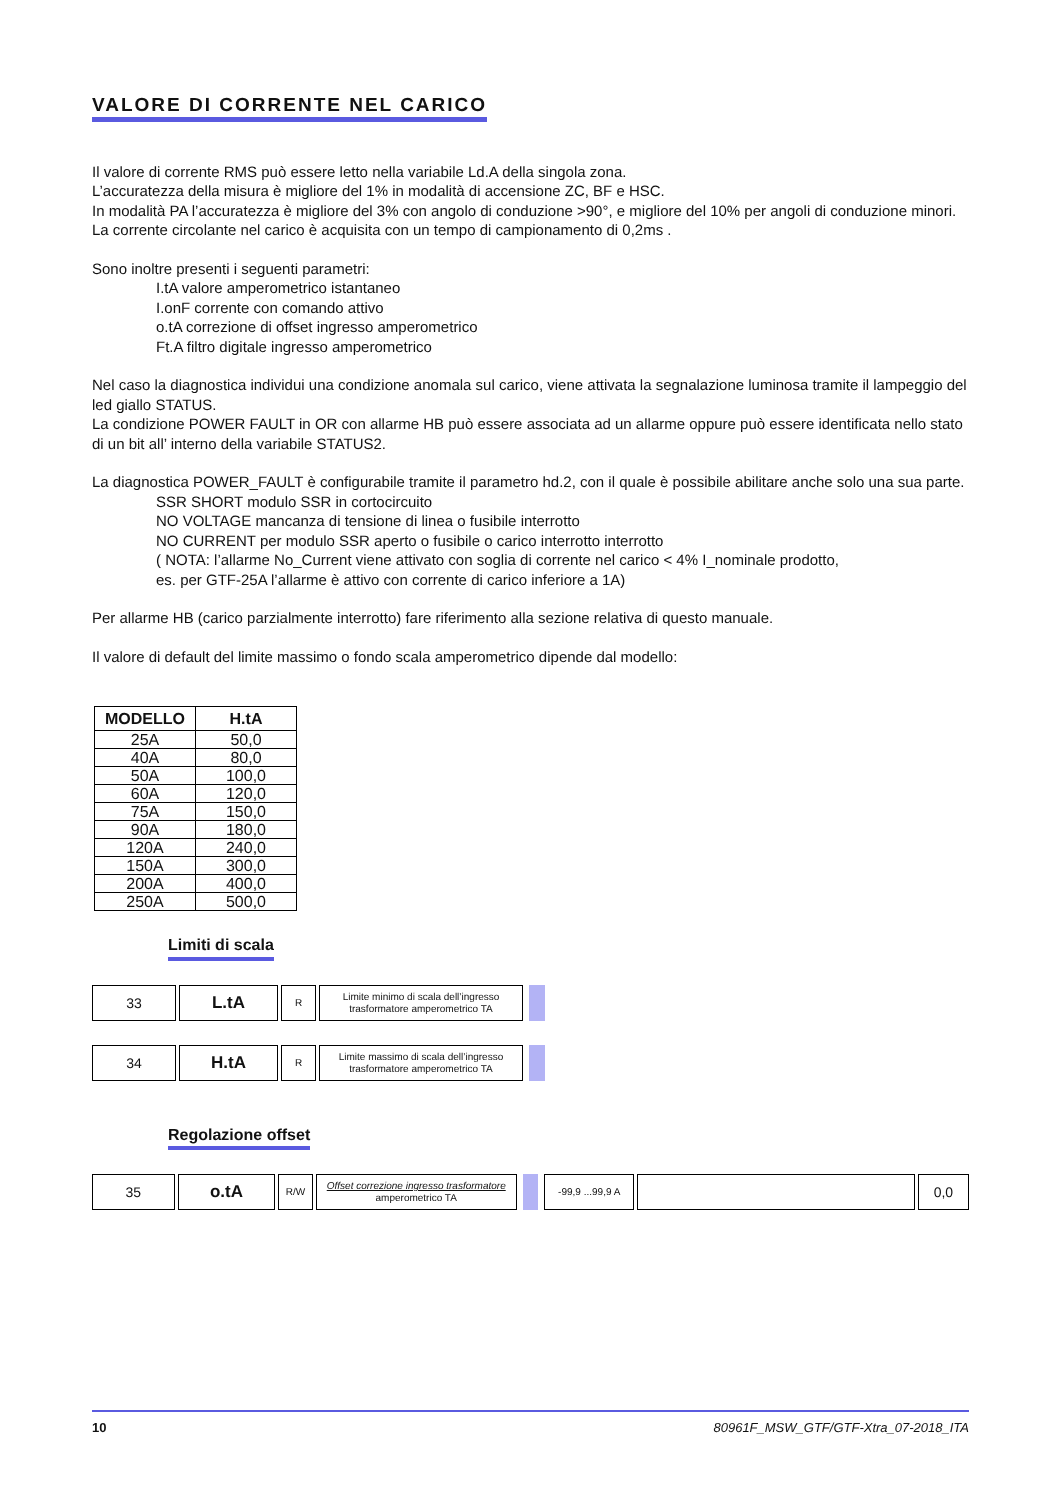VALORE DI CORRENTE NEL CARICO
Il valore di corrente RMS può essere letto nella variabile Ld.A della singola zona.
L’accuratezza della misura è migliore del 1% in modalità di accensione ZC, BF e HSC.
In modalità PA l’accuratezza è migliore del 3% con angolo di conduzione >90°, e migliore del 10% per angoli di conduzione minori.
La corrente circolante nel carico è acquisita con un tempo di campionamento di 0,2ms .
Sono inoltre presenti i seguenti parametri:
I.tA valore amperometrico istantaneo
I.onF corrente con comando attivo
o.tA correzione di offset ingresso amperometrico
Ft.A filtro digitale ingresso amperometrico
Nel caso la diagnostica individui una condizione anomala sul carico, viene attivata la segnalazione luminosa tramite il lampeggio del led giallo STATUS.
La condizione POWER FAULT in OR con allarme HB può essere associata ad un allarme oppure può essere identificata nello stato di un bit all’ interno della variabile STATUS2.
La diagnostica POWER_FAULT è configurabile tramite il parametro hd.2, con il quale è possibile abilitare anche solo una sua parte.
SSR SHORT modulo SSR in cortocircuito
NO VOLTAGE mancanza di tensione di linea o fusibile interrotto
NO CURRENT per modulo SSR aperto o fusibile o carico interrotto interrotto
( NOTA: l’allarme No_Current viene attivato con soglia di corrente nel carico < 4% I_nominale prodotto,
es. per GTF-25A l’allarme è attivo con corrente di carico inferiore a 1A)
Per allarme HB (carico parzialmente interrotto) fare riferimento alla sezione relativa di questo manuale.
Il valore di default del limite massimo o fondo scala amperometrico dipende dal modello:
| MODELLO | H.tA |
| --- | --- |
| 25A | 50,0 |
| 40A | 80,0 |
| 50A | 100,0 |
| 60A | 120,0 |
| 75A | 150,0 |
| 90A | 180,0 |
| 120A | 240,0 |
| 150A | 300,0 |
| 200A | 400,0 |
| 250A | 500,0 |
Limiti di scala
33
L.tA
R Limite minimo di scala dell’ingresso
trasformatore amperometrico TA
34
H.tA
R Limite massimo di scala dell’ingresso
trasformatore amperometrico TA
Regolazione offset
35
o.tA
R/W Offset correzione ingresso trasformatore
amperometrico TA
-99,9 ...99,9 A
0,0
10 80961F_MSW_GTF/GTF-Xtra_07-2018_ITA